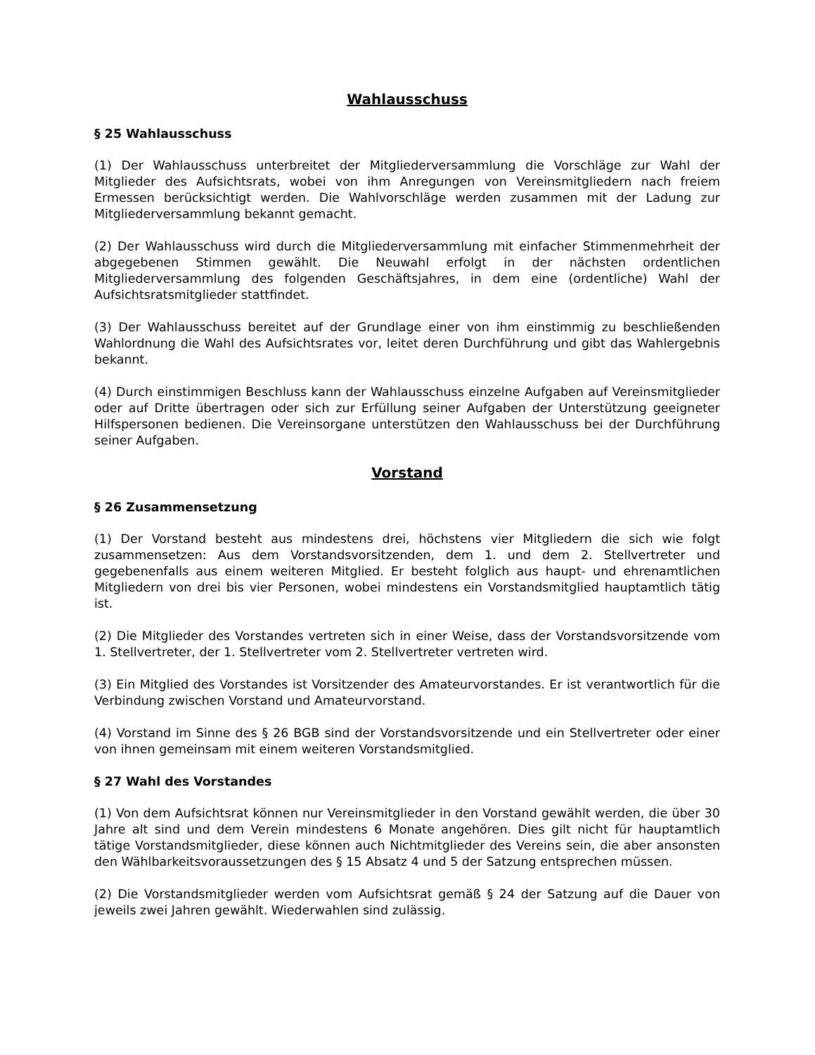Wahlausschuss
§ 25 Wahlausschuss
(1) Der Wahlausschuss unterbreitet der Mitgliederversammlung die Vorschläge zur Wahl der Mitglieder des Aufsichtsrats, wobei von ihm Anregungen von Vereinsmitgliedern nach freiem Ermessen berücksichtigt werden. Die Wahlvorschläge werden zusammen mit der Ladung zur Mitgliederversammlung bekannt gemacht.
(2) Der Wahlausschuss wird durch die Mitgliederversammlung mit einfacher Stimmenmehrheit der abgegebenen Stimmen gewählt. Die Neuwahl erfolgt in der nächsten ordentlichen Mitgliederversammlung des folgenden Geschäftsjahres, in dem eine (ordentliche) Wahl der Aufsichtsratsmitglieder stattfindet.
(3) Der Wahlausschuss bereitet auf der Grundlage einer von ihm einstimmig zu beschließenden Wahlordnung die Wahl des Aufsichtsrates vor, leitet deren Durchführung und gibt das Wahlergebnis bekannt.
(4) Durch einstimmigen Beschluss kann der Wahlausschuss einzelne Aufgaben auf Vereinsmitglieder oder auf Dritte übertragen oder sich zur Erfüllung seiner Aufgaben der Unterstützung geeigneter Hilfspersonen bedienen. Die Vereinsorgane unterstützen den Wahlausschuss bei der Durchführung seiner Aufgaben.
Vorstand
§ 26 Zusammensetzung
(1) Der Vorstand besteht aus mindestens drei, höchstens vier Mitgliedern die sich wie folgt zusammensetzen: Aus dem Vorstandsvorsitzenden, dem 1. und dem 2. Stellvertreter und gegebenenfalls aus einem weiteren Mitglied. Er besteht folglich aus haupt- und ehrenamtlichen Mitgliedern von drei bis vier Personen, wobei mindestens ein Vorstandsmitglied hauptamtlich tätig ist.
(2) Die Mitglieder des Vorstandes vertreten sich in einer Weise, dass der Vorstandsvorsitzende vom 1. Stellvertreter, der 1. Stellvertreter vom 2. Stellvertreter vertreten wird.
(3) Ein Mitglied des Vorstandes ist Vorsitzender des Amateurvorstandes. Er ist verantwortlich für die Verbindung zwischen Vorstand und Amateurvorstand.
(4) Vorstand im Sinne des § 26 BGB sind der Vorstandsvorsitzende und ein Stellvertreter oder einer von ihnen gemeinsam mit einem weiteren Vorstandsmitglied.
§ 27 Wahl des Vorstandes
(1) Von dem Aufsichtsrat können nur Vereinsmitglieder in den Vorstand gewählt werden, die über 30 Jahre alt sind und dem Verein mindestens 6 Monate angehören. Dies gilt nicht für hauptamtlich tätige Vorstandsmitglieder, diese können auch Nichtmitglieder des Vereins sein, die aber ansonsten den Wählbarkeitsvoraussetzungen des § 15 Absatz 4 und 5 der Satzung entsprechen müssen.
(2) Die Vorstandsmitglieder werden vom Aufsichtsrat gemäß § 24 der Satzung auf die Dauer von jeweils zwei Jahren gewählt. Wiederwahlen sind zulässig.